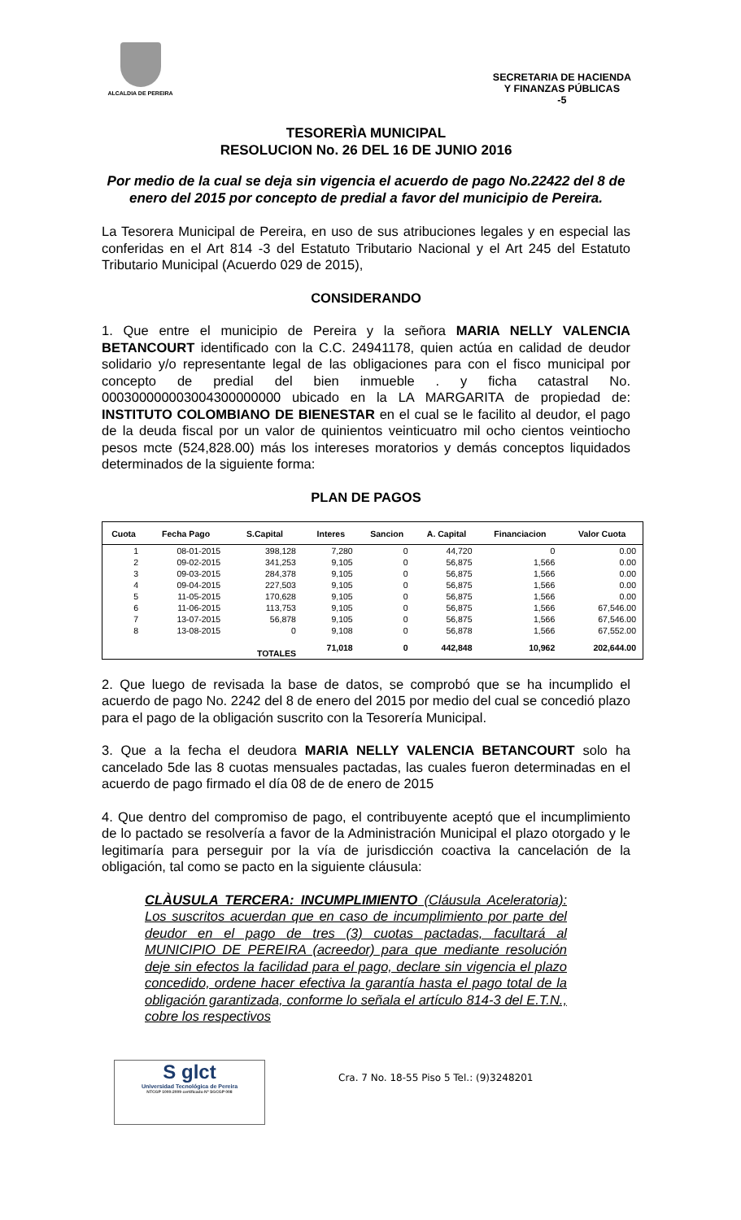ALCALDIA DE PEREIRA
SECRETARIA DE HACIENDA
Y FINANZAS PÚBLICAS
-5
TESORERÌA MUNICIPAL
RESOLUCION No. 26 DEL 16 DE JUNIO 2016
Por medio de la cual se deja sin vigencia el acuerdo de pago No.22422 del 8 de enero del 2015 por concepto de predial a favor del municipio de Pereira.
La Tesorera Municipal de Pereira, en uso de sus atribuciones legales y en especial las conferidas en el Art 814 -3 del Estatuto Tributario Nacional y el Art 245 del Estatuto Tributario Municipal (Acuerdo 029 de 2015),
CONSIDERANDO
1. Que entre el municipio de Pereira y la señora MARIA NELLY VALENCIA BETANCOURT identificado con la C.C. 24941178, quien actúa en calidad de deudor solidario y/o representante legal de las obligaciones para con el fisco municipal por concepto de predial del bien inmueble . y ficha catastral No. 000300000003004300000000 ubicado en la LA MARGARITA de propiedad de: INSTITUTO COLOMBIANO DE BIENESTAR en el cual se le facilito al deudor, el pago de la deuda fiscal por un valor de quinientos veinticuatro mil ocho cientos veintiocho pesos mcte (524,828.00) más los intereses moratorios y demás conceptos liquidados determinados de la siguiente forma:
PLAN DE PAGOS
| Cuota | Fecha Pago | S.Capital | Interes | Sancion | A. Capital | Financiacion | Valor Cuota |
| --- | --- | --- | --- | --- | --- | --- | --- |
| 1 | 08-01-2015 | 398,128 | 7,280 | 0 | 44,720 | 0 | 0.00 |
| 2 | 09-02-2015 | 341,253 | 9,105 | 0 | 56,875 | 1,566 | 0.00 |
| 3 | 09-03-2015 | 284,378 | 9,105 | 0 | 56,875 | 1,566 | 0.00 |
| 4 | 09-04-2015 | 227,503 | 9,105 | 0 | 56,875 | 1,566 | 0.00 |
| 5 | 11-05-2015 | 170,628 | 9,105 | 0 | 56,875 | 1,566 | 0.00 |
| 6 | 11-06-2015 | 113,753 | 9,105 | 0 | 56,875 | 1,566 | 67,546.00 |
| 7 | 13-07-2015 | 56,878 | 9,105 | 0 | 56,875 | 1,566 | 67,546.00 |
| 8 | 13-08-2015 | 0 | 9,108 | 0 | 56,878 | 1,566 | 67,552.00 |
| | | TOTALES | 71,018 | 0 | 442,848 | 10,962 | 202,644.00 |
2. Que luego de revisada la base de datos, se comprobó que se ha incumplido el acuerdo de pago No. 2242 del 8 de enero del 2015 por medio del cual se concedió plazo para el pago de la obligación suscrito con la Tesorería Municipal.
3. Que a la fecha el deudora MARIA NELLY VALENCIA BETANCOURT solo ha cancelado 5de las 8 cuotas mensuales pactadas, las cuales fueron determinadas en el acuerdo de pago firmado el día 08 de de enero de 2015
4. Que dentro del compromiso de pago, el contribuyente aceptó que el incumplimiento de lo pactado se resolvería a favor de la Administración Municipal el plazo otorgado y le legitimaría para perseguir por la vía de jurisdicción coactiva la cancelación de la obligación, tal como se pacto en la siguiente cláusula:
CLÀUSULA TERCERA: INCUMPLIMIENTO (Cláusula Aceleratoria): Los suscritos acuerdan que en caso de incumplimiento por parte del deudor en el pago de tres (3) cuotas pactadas, facultará al MUNICIPIO DE PEREIRA (acreedor) para que mediante resolución deje sin efectos la facilidad para el pago, declare sin vigencia el plazo concedido, ordene hacer efectiva la garantía hasta el pago total de la obligación garantizada, conforme lo señala el artículo 814-3 del E.T.N., cobre los respectivos
S glct
Universidad Tecnológica de Pereira
NTCGP 1000:2009 certificado Nº SGCGP 008
Cra. 7 No. 18-55 Piso 5 Tel.: (9)3248201